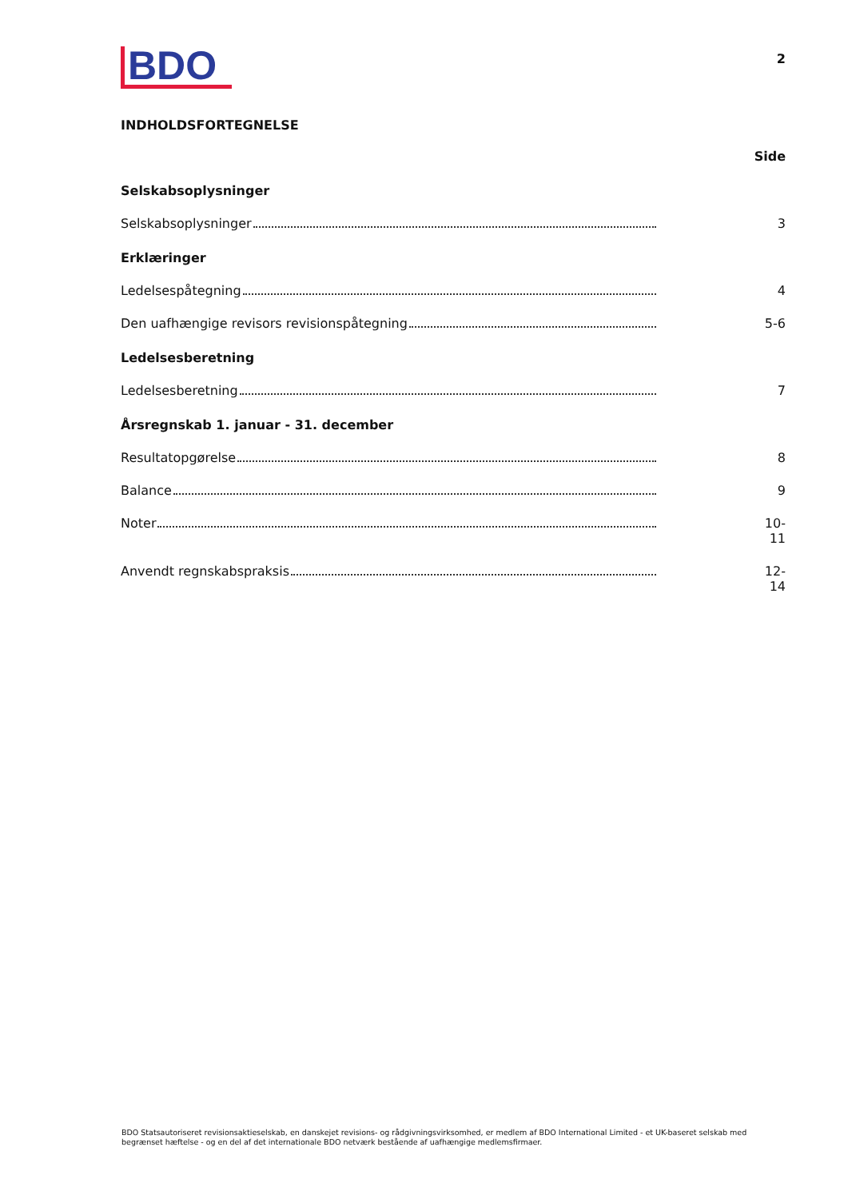BDO
2
INDHOLDSFORTEGNELSE
Side
Selskabsoplysninger
Selskabsoplysninger 3
Erklæringer
Ledelsespåtegning 4
Den uafhængige revisors revisionspåtegning 5-6
Ledelsesberetning
Ledelsesberetning 7
Årsregnskab 1. januar - 31. december
Resultatopgørelse 8
Balance 9
Noter 10-11
Anvendt regnskabspraksis 12-14
BDO Statsautoriseret revisionsaktieselskab, en danskejet revisions- og rådgivningsvirksomhed, er medlem af BDO International Limited - et UK-baseret selskab med begrænset hæftelse - og en del af det internationale BDO netværk bestående af uafhængige medlemsfirmaer.